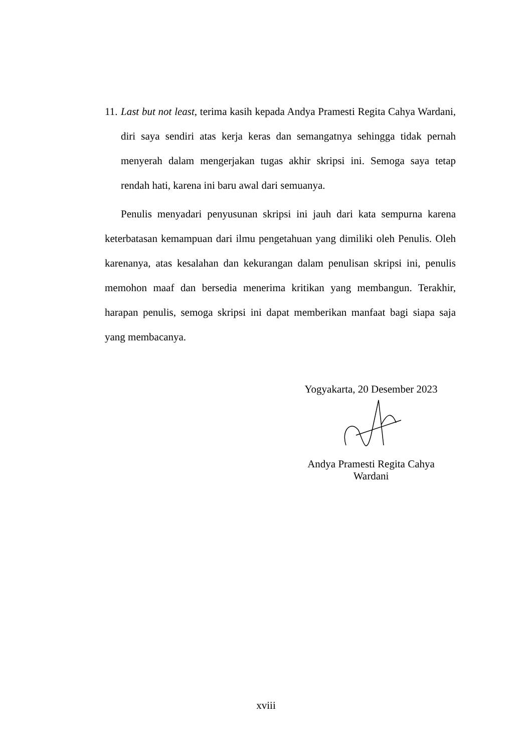11.
Last but not least, terima kasih kepada Andya Pramesti Regita Cahya Wardani, diri saya sendiri atas kerja keras dan semangatnya sehingga tidak pernah menyerah dalam mengerjakan tugas akhir skripsi ini. Semoga saya tetap rendah hati, karena ini baru awal dari semuanya.
Penulis menyadari penyusunan skripsi ini jauh dari kata sempurna karena keterbatasan kemampuan dari ilmu pengetahuan yang dimiliki oleh Penulis. Oleh karenanya, atas kesalahan dan kekurangan dalam penulisan skripsi ini, penulis memohon maaf dan bersedia menerima kritikan yang membangun. Terakhir, harapan penulis, semoga skripsi ini dapat memberikan manfaat bagi siapa saja yang membacanya.
Yogyakarta, 20 Desember 2023
Andya Pramesti Regita Cahya
Wardani
xviii